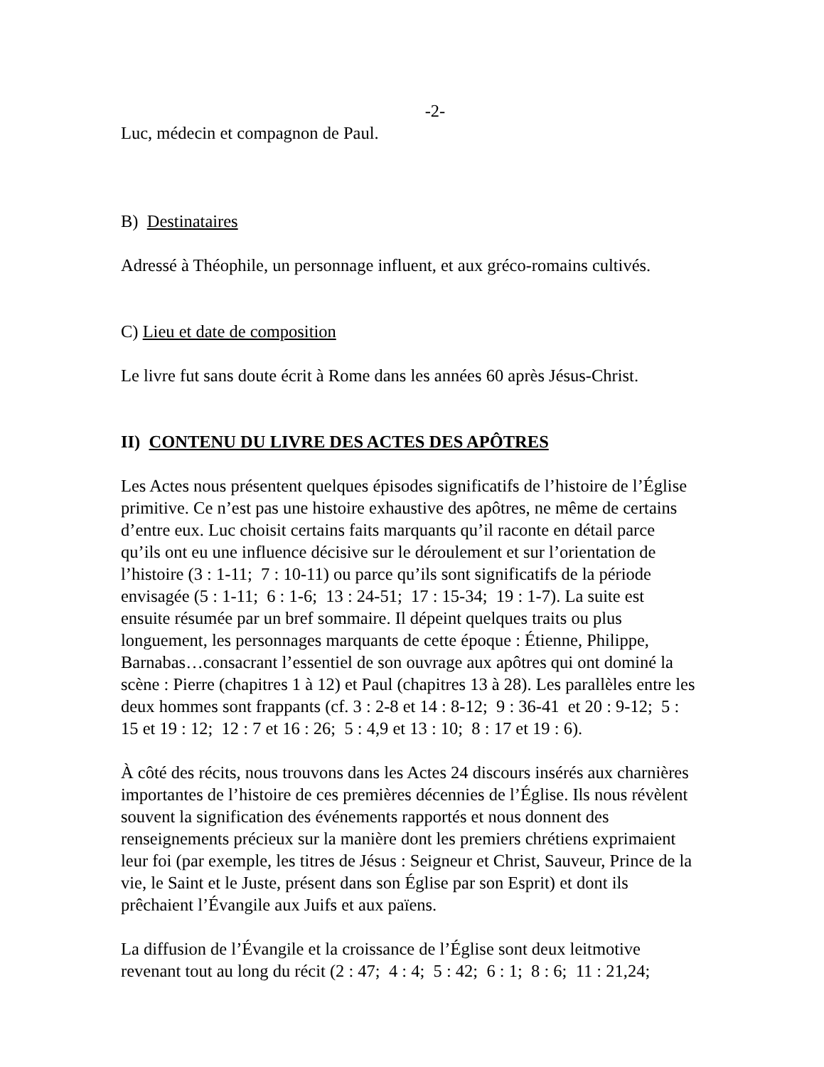-2-
Luc, médecin et compagnon de Paul.
B) Destinataires
Adressé à Théophile, un personnage influent, et aux gréco-romains cultivés.
C) Lieu et date de composition
Le livre fut sans doute écrit à Rome dans les années 60 après Jésus-Christ.
II) CONTENU DU LIVRE DES ACTES DES APÔTRES
Les Actes nous présentent quelques épisodes significatifs de l’histoire de l’Église primitive. Ce n’est pas une histoire exhaustive des apôtres, ne même de certains d’entre eux. Luc choisit certains faits marquants qu’il raconte en détail parce qu’ils ont eu une influence décisive sur le déroulement et sur l’orientation de l’histoire (3 : 1-11; 7 : 10-11) ou parce qu’ils sont significatifs de la période envisagée (5 : 1-11; 6 : 1-6; 13 : 24-51; 17 : 15-34; 19 : 1-7). La suite est ensuite résumée par un bref sommaire. Il dépeint quelques traits ou plus longuement, les personnages marquants de cette époque : Étienne, Philippe, Barnabas…consacrant l’essentiel de son ouvrage aux apôtres qui ont dominé la scène : Pierre (chapitres 1 à 12) et Paul (chapitres 13 à 28). Les parallèles entre les deux hommes sont frappants (cf. 3 : 2-8 et 14 : 8-12; 9 : 36-41 et 20 : 9-12; 5 : 15 et 19 : 12; 12 : 7 et 16 : 26; 5 : 4,9 et 13 : 10; 8 : 17 et 19 : 6).
À côté des récits, nous trouvons dans les Actes 24 discours insérés aux charnières importantes de l’histoire de ces premières décennies de l’Église. Ils nous révèlent souvent la signification des événements rapportés et nous donnent des renseignements précieux sur la manière dont les premiers chrétiens exprimaient leur foi (par exemple, les titres de Jésus : Seigneur et Christ, Sauveur, Prince de la vie, le Saint et le Juste, présent dans son Église par son Esprit) et dont ils prêchaient l’Évangile aux Juifs et aux païens.
La diffusion de l’Évangile et la croissance de l’Église sont deux leitmotive revenant tout au long du récit (2 : 47; 4 : 4; 5 : 42; 6 : 1; 8 : 6; 11 : 21,24;